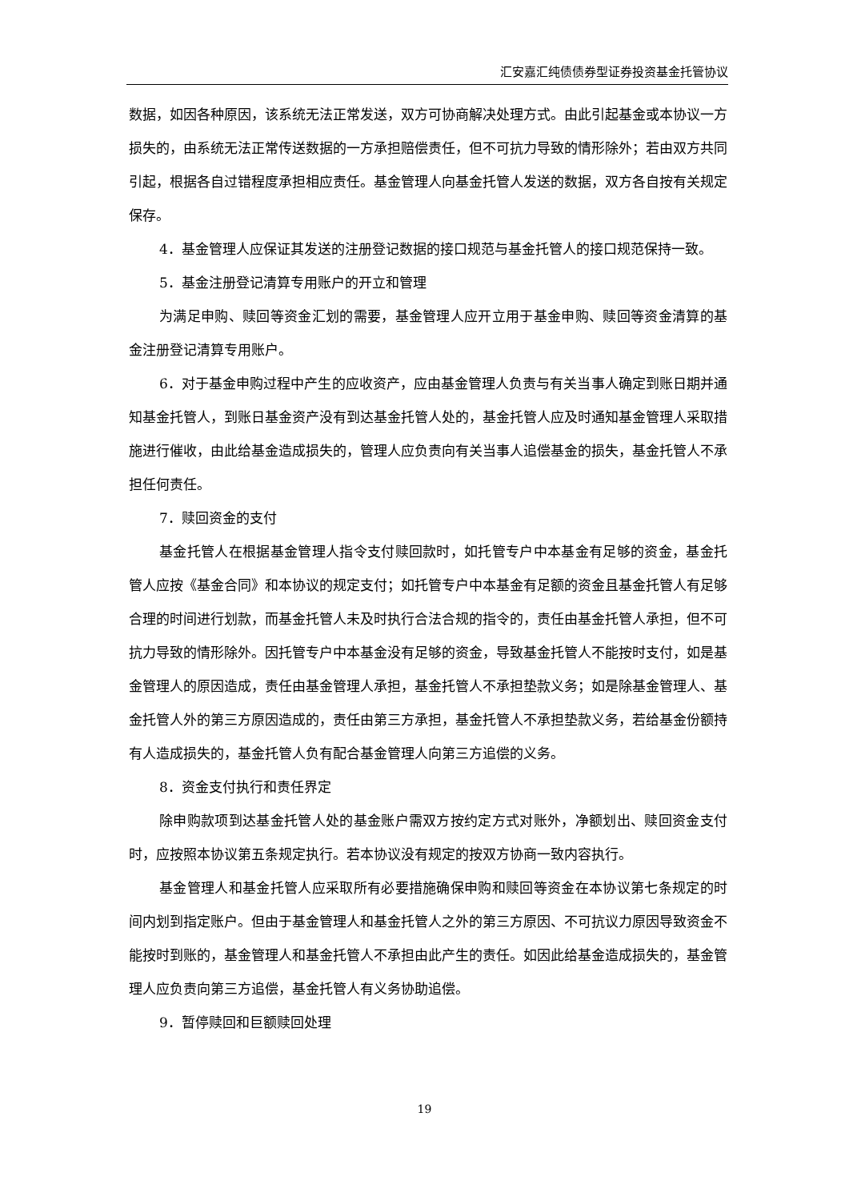汇安嘉汇纯债债券型证券投资基金托管协议
数据，如因各种原因，该系统无法正常发送，双方可协商解决处理方式。由此引起基金或本协议一方损失的，由系统无法正常传送数据的一方承担赔偿责任，但不可抗力导致的情形除外；若由双方共同引起，根据各自过错程度承担相应责任。基金管理人向基金托管人发送的数据，双方各自按有关规定保存。
4．基金管理人应保证其发送的注册登记数据的接口规范与基金托管人的接口规范保持一致。
5．基金注册登记清算专用账户的开立和管理
为满足申购、赎回等资金汇划的需要，基金管理人应开立用于基金申购、赎回等资金清算的基金注册登记清算专用账户。
6．对于基金申购过程中产生的应收资产，应由基金管理人负责与有关当事人确定到账日期并通知基金托管人，到账日基金资产没有到达基金托管人处的，基金托管人应及时通知基金管理人采取措施进行催收，由此给基金造成损失的，管理人应负责向有关当事人追偿基金的损失，基金托管人不承担任何责任。
7．赎回资金的支付
基金托管人在根据基金管理人指令支付赎回款时，如托管专户中本基金有足够的资金，基金托管人应按《基金合同》和本协议的规定支付；如托管专户中本基金有足额的资金且基金托管人有足够合理的时间进行划款，而基金托管人未及时执行合法合规的指令的，责任由基金托管人承担，但不可抗力导致的情形除外。因托管专户中本基金没有足够的资金，导致基金托管人不能按时支付，如是基金管理人的原因造成，责任由基金管理人承担，基金托管人不承担垫款义务；如是除基金管理人、基金托管人外的第三方原因造成的，责任由第三方承担，基金托管人不承担垫款义务，若给基金份额持有人造成损失的，基金托管人负有配合基金管理人向第三方追偿的义务。
8．资金支付执行和责任界定
除申购款项到达基金托管人处的基金账户需双方按约定方式对账外，净额划出、赎回资金支付时，应按照本协议第五条规定执行。若本协议没有规定的按双方协商一致内容执行。
基金管理人和基金托管人应采取所有必要措施确保申购和赎回等资金在本协议第七条规定的时间内划到指定账户。但由于基金管理人和基金托管人之外的第三方原因、不可抗议力原因导致资金不能按时到账的，基金管理人和基金托管人不承担由此产生的责任。如因此给基金造成损失的，基金管理人应负责向第三方追偿，基金托管人有义务协助追偿。
9．暂停赎回和巨额赎回处理
19